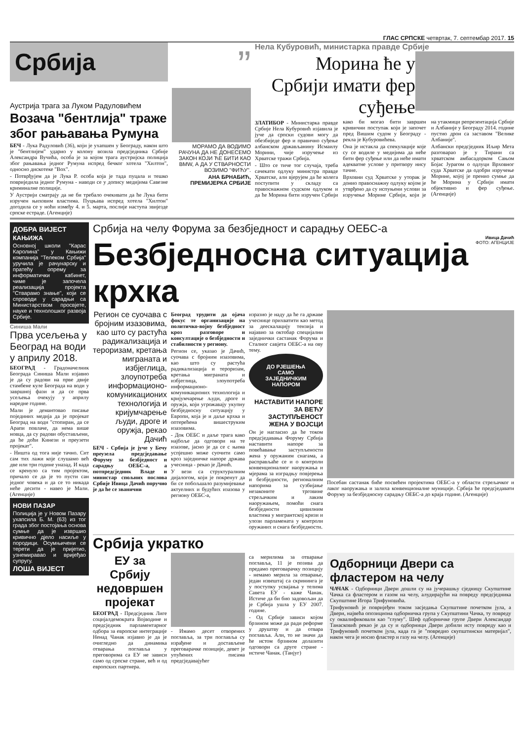ГЛАС СРПСКЕ четвртак, 7. септембар 2017. 15
Србија
Аустрија трага за Луком Радуловићем
Возача "бентлија" траже због рањавања Румуна
БЕЧ - Лука Радуловић (36), који је ухапшен у Београду, након што је "бентлијем" ударио у колону возила предсједника Србије Александра Вучића, особа је за којом трага аустријска полиција због рањавања једног Румуна испред бечког хотела "Хилтон", односно дискотеке "Вох".
- Потврђујем да је Лука Р. особа која је тада пуцала и тешко повриједила једног Румуна - наводи се у допису медијима Савезне криминалне полиције.
У Аустрији сматрају да не би требало очекивати да ће Лука бити изручен њиховим властима. Пуцњава испред хотела "Хилтон" догодила се у ноћи између 4. и 5. марта, послије наступа звијезде српске естраде. (Агенције)
”
МОРАМО ДА ВОДИМО РАЧУНА ДА НЕ ДОНЕСЕМО ЗАКОН КОЈИ ЋЕ БИТИ КАО BMW, А ДА У СТВАРНОСТИ ВОЗИМО "ФИЋУ".
АНА БРНАБИЋ,
ПРЕМИЈЕРКА СРБИЈЕ
Нела Кубуровић, министарка правде Србије
Морина ће у Србији имати фер суђење
ЗЛАТИБОР - Министарка правде Србије Нела Кубуровић изјавила је јуче да српски судови могу да обезбиједе фер и правично суђење албанском држављанину Исмаилу Морини, чије изручење из Хрватске тражи Србија.
- Што се тиче тог случаја, треба сачекати одлуку министра правде Хрватске, али вјерујем да ће колега поступити у складу са правоснажном судском одлуком и да ће Морина бити изручен Србији како би могао бити завршен кривични поступак који је започет пред Вишим судом у Београду - рекла је Кубуровићева.
Она је истакла да спекулације које су се водиле у медијима да неће бити фер суђење или да неће имати адекватне услове у притвору нису тачне.
Врховни суд Хрватске у уторак је донио правоснажну одлуку којом је утврђено да су испуњени услови за изручење Морине Србији, који је на утакмици репрезентација Србије и Албаније у Београду 2014. године пустио дрон са заставом "Велике Албаније".
Албански предсједник Иљир Мета разговарао је у Тирани са хрватском амбасадорком Сањом Бојас Јурагом о одлуци Врховног суда Хрватске да одобри изручење Морине, којој је пренио сумње да ће Морина у Србији имати објективно и фер суђење. (Агенције)
ДОБРА ВИЈЕСТ
КАЊИЖА
Основној школи "Карас Каролина" у Кањижи компанија "Телеком Србија" уручила је рачунарску и пратећу опрему за информатички кабинет, чиме је започела реализација пројекта "Стварамо знање", који се спроводи у сарадњи са Министарством просвјете, науке и технолошког развоја Србије.
Синиша Мали
Прва усељења у Београд на води у априлу 2018.
БЕОГРАД - Градоначелник Београда Синиша Мали изјавио је да су радови на прве двије стамбене куле Београда на води у завршној фази и да се прва усељења очекују у априлу наредне године.
Мали је демантовао писање појединих медија да је пројекат Београд на води "стопиран, да се Арапи повлаче, да нема више новца, да су радови обустављени, да ће доћи Кинези и преузети пројекат".
- Ништа од тога није тачно. Сит сам тих лажи које слушамо већ две или три године уназад. И када се кренуло са тим пројектом, причало се да је то пусти сан једног човека и да се то никада неће десити - навео је Мали. (Агенције)
НОВИ ПАЗАР
Полиција је у Новом Пазару ухапсила Б. М. (63) из тог града због постојања основа сумње да је извршио кривично дјело насиље у породици. Осумњичени се терети да је пријетио, узнемиравао и вријеђао супругу.
ЛОША ВИЈЕСТ
Србија на челу Форума за безбједност и сарадњу ОЕБС-а
Безбједносна ситуација крхка
Ивица Дачић
ФОТО: АГЕНЦИЈЕ
Регион се суочава с бројним изазовима, као што су растућа радикализација и тероризам, кретања миграната и избјеглица, злоупотреба информационо-комуникационих технологија и кријумчарење људи, дроге и оружја, рекао Дачић
БЕЧ - Србија је јуче у Бечу преузела предсједавање Форуму за безбједност и сарадњу ОЕБС-а, а потпредсједник Владе и министар спољних послова Србије Ивица Дачић поручио је да ће се званични
Београд трудити да ојача фокус те организације на политичко-војну безбједност кроз разговоре и консултације о безбједности и стабилности у региону.
Регион се, указао је Дачић, суочава с бројним изазовима, као што су растућа радикализација и тероризам, кретања миграната и избјеглица, злоупотреба информационо-комуникационих технологија и кријумчарење људи, дроге и оружја, који угрожавају укупну безбједносну ситуацију у Европи, која је и даље крхка и оптерећена вишеструким изазовима.
- Док ОЕБС и даље трага како најбоље да одговори на те изазове, јасно је да се с њима успјешно може суочити само кроз заједничке напоре држава учесница - рекао је Дачић.
У вези са структуралним дијалогом, који је покренут да би се побољшало разумијевање актуелних и будућих изазова у региону ОЕБС-а,
изразио је наду да ће га државе учеснице прихватити као метод за деескалацију тензија и најавио за октобар специјални заједнички састанак Форума и Сталног савјета ОЕБС-а на ову тему.
ДО РЈЕШЕЊА САМО ЗАЈЕДНИЧКИМ НАПОРОМ
НАСТАВИТИ НАПОРЕ ЗА ВЕЋУ ЗАСТУПЉЕНОСТ ЖЕНА У ВОЈСЦИ
Он је нагласио да ће током предсједавања Форуму Србија наставити напоре за повећавање заступљености жена у оружаним снагама, а расправљаће се и о контроли конвенционалног наоружања и мјерама за изградњу повјерења и безбједности, регионалним напорима за сузбијање незаконите трговине стрељачким и лаким наоружањем, помоћи снага безбједности цивилним властима у мигрантској кризи и улози парламената у контроли оружаних и снага безбједности.
Посебан састанак биће посвећен пројектима ОЕБС-а у области стрељачког и лаког наоружања и залиха конвенционалне муниције. Србија ће предсједавати Форуму за безбједносну сарадњу ОЕБС-а до краја године. (Агенције)
Србија укратко
ЕУ за Србију недовршен пројекат
БЕОГРАД - Предсједник Лиге социјалдемократа Војводине и предсједник парламентарног одбора за европске интеграције Ненад Чанак изјавио је да је очигледно да динамика отварања поглавља у преговорима са ЕУ не зависи само од српске стране, већ и од европских партнера.
- Имамо десет отворених поглавља, за три поглавља су израђене и достављене преговарачке позиције, девет је упућених писама предсједавајућег
са мерилима за отварање поглавља, 11 је позива да предамо преговарачку позицију - немамо мерила за отварање, један извештај са скрининга је у поступку усвајања у телима Савета ЕУ - каже Чанак. Истиче да би био задовољан да је Србија ушла у ЕУ 2007. године.
- Од Србије зависи којом брзином може да ради реформе у друштву и да отвара поглавља. Али, то не значи да ће истом брзином долазити одговори са друге стране - истиче Чанак. (Танјуг)
Одборници Двери са фластером на челу
ЧАЧАК - Одборници Двери дошли су на јучерашњу сједницу Скупштине Чачка са фластером и газом на челу, алудирајући на повреду предсједника Скупштине Игора Трифуновића.
Трифуновић је повријеђен током засједања Скупштине почетком јула, а Двери, највећа опозициона одборничка група у Скупштини Чачка, ту повреду су оквалификовали као "глуму". Шеф одборничке групе Двери Александар Танасковић рекао је да су и одборници Двери добили исту повреду као и Трифуновић почетком јула, када га је "повредио скупштински материјал", након чега је носио фластер и газу на челу. (Агенције)